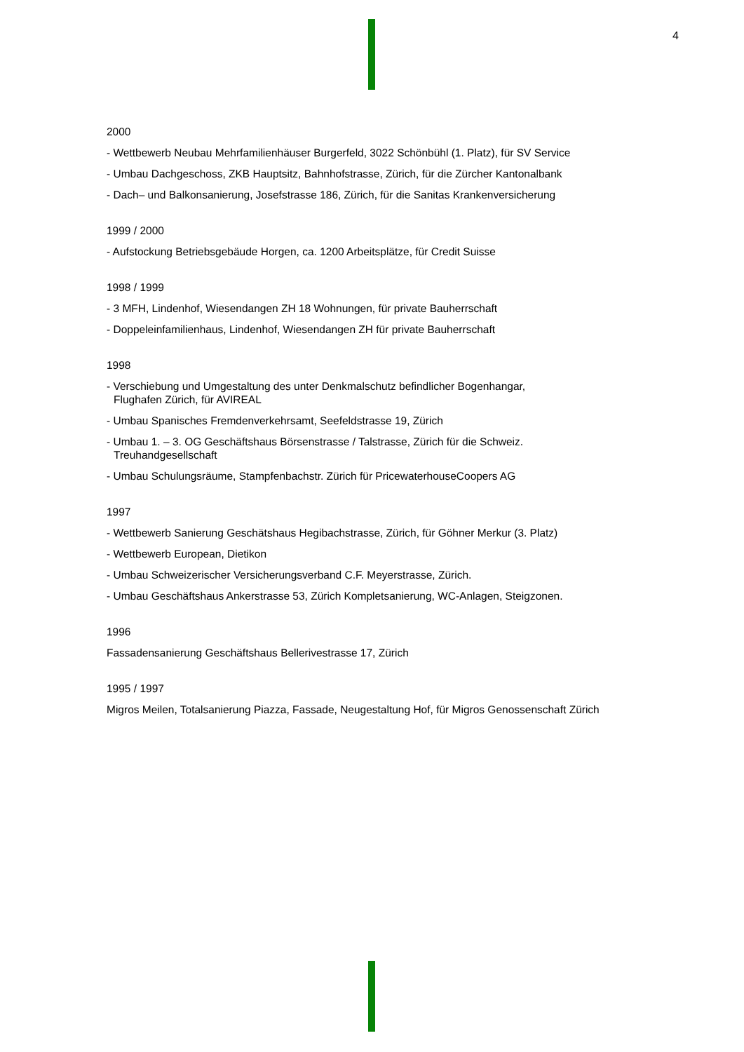4
2000
- Wettbewerb Neubau Mehrfamilienhäuser Burgerfeld, 3022 Schönbühl (1. Platz), für SV Service
- Umbau Dachgeschoss, ZKB Hauptsitz, Bahnhofstrasse, Zürich, für die Zürcher Kantonalbank
- Dach– und Balkonsanierung, Josefstrasse 186, Zürich, für die Sanitas Krankenversicherung
1999 / 2000
- Aufstockung Betriebsgebäude Horgen, ca. 1200 Arbeitsplätze, für Credit Suisse
1998 / 1999
- 3 MFH, Lindenhof, Wiesendangen ZH 18 Wohnungen, für private Bauherrschaft
- Doppeleinfamilienhaus, Lindenhof, Wiesendangen ZH für private Bauherrschaft
1998
- Verschiebung und Umgestaltung des unter Denkmalschutz befindlicher Bogenhangar,
Flughafen Zürich, für AVIREAL
- Umbau Spanisches Fremdenverkehrsamt, Seefeldstrasse 19, Zürich
- Umbau 1. – 3. OG Geschäftshaus Börsenstrasse / Talstrasse, Zürich für die Schweiz.
Treuhandgesellschaft
- Umbau Schulungsräume, Stampfenbachstr. Zürich für PricewaterhouseCoopers AG
1997
- Wettbewerb Sanierung Geschätshaus Hegibachstrasse, Zürich, für Göhner Merkur (3. Platz)
- Wettbewerb European, Dietikon
- Umbau Schweizerischer Versicherungsverband C.F. Meyerstrasse, Zürich.
- Umbau Geschäftshaus Ankerstrasse 53, Zürich Kompletsanierung, WC-Anlagen, Steigzonen.
1996
Fassadensanierung Geschäftshaus Bellerivestrasse 17, Zürich
1995 / 1997
Migros Meilen, Totalsanierung Piazza, Fassade, Neugestaltung Hof, für Migros Genossenschaft Zürich